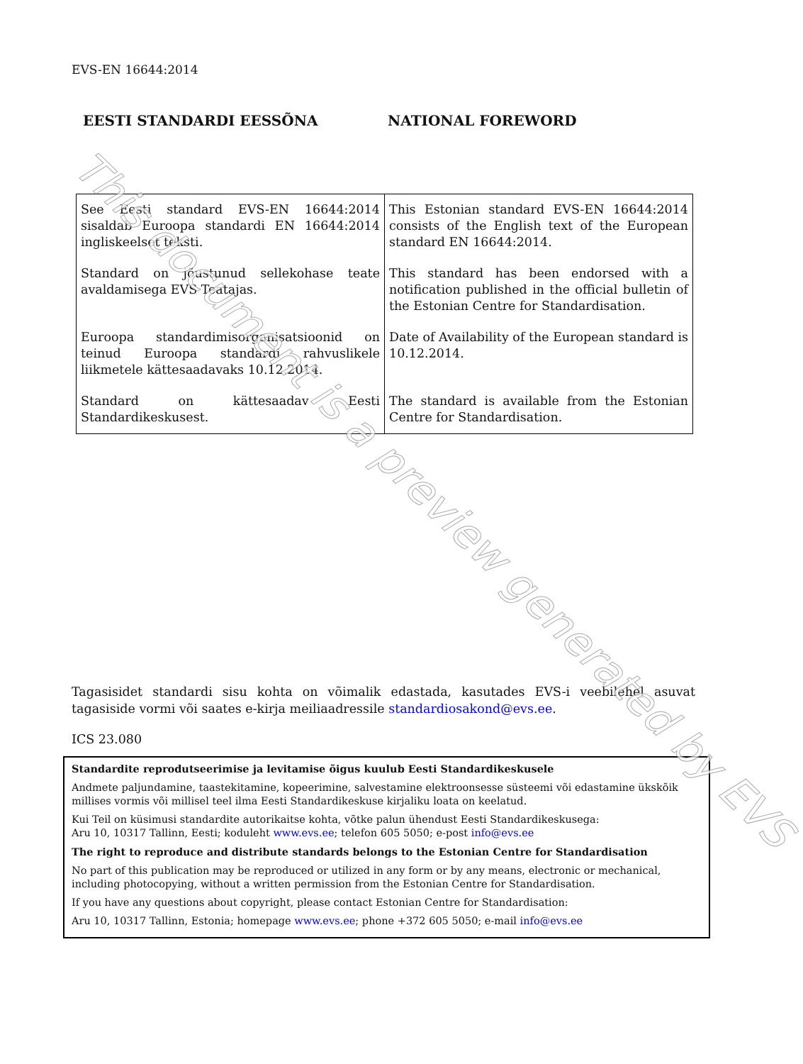EVS-EN 16644:2014
EESTI STANDARDI EESSÕNA NATIONAL FOREWORD
| See Eesti standard EVS-EN 16644:2014 sisaldab Euroopa standardi EN 16644:2014 ingliskeelset teksti. | This Estonian standard EVS-EN 16644:2014 consists of the English text of the European standard EN 16644:2014. |
| Standard on jõustunud sellekohase teate avaldamisega EVS Teatajas. | This standard has been endorsed with a notification published in the official bulletin of the Estonian Centre for Standardisation. |
| Euroopa standardimisorganisatsioonid on teinud Euroopa standardi rahvuslikele liikmetele kättesaadavaks 10.12.2014. | Date of Availability of the European standard is 10.12.2014. |
| Standard on kättesaadav Eesti Standardikeskusest. | The standard is available from the Estonian Centre for Standardisation. |
Tagasisidet standardi sisu kohta on võimalik edastada, kasutades EVS-i veebilehel asuvat tagasiside vormi või saates e-kirja meiliaadressile standardiosakond@evs.ee.
ICS 23.080
Standardite reprodutseerimise ja levitamise õigus kuulub Eesti Standardikeskusele
Andmete paljundamine, taastekitamine, kopeerimine, salvestamine elektroonsesse süsteemi või edastamine ükskõik millises vormis või millisel teel ilma Eesti Standardikeskuse kirjaliku loata on keelatud.
Kui Teil on küsimusi standardite autorikaitse kohta, võtke palun ühendust Eesti Standardikeskusega:
Aru 10, 10317 Tallinn, Eesti; koduleht www.evs.ee; telefon 605 5050; e-post info@evs.ee
The right to reproduce and distribute standards belongs to the Estonian Centre for Standardisation
No part of this publication may be reproduced or utilized in any form or by any means, electronic or mechanical, including photocopying, without a written permission from the Estonian Centre for Standardisation.
If you have any questions about copyright, please contact Estonian Centre for Standardisation:
Aru 10, 10317 Tallinn, Estonia; homepage www.evs.ee; phone +372 605 5050; e-mail info@evs.ee
This document is a preview generated by EVS